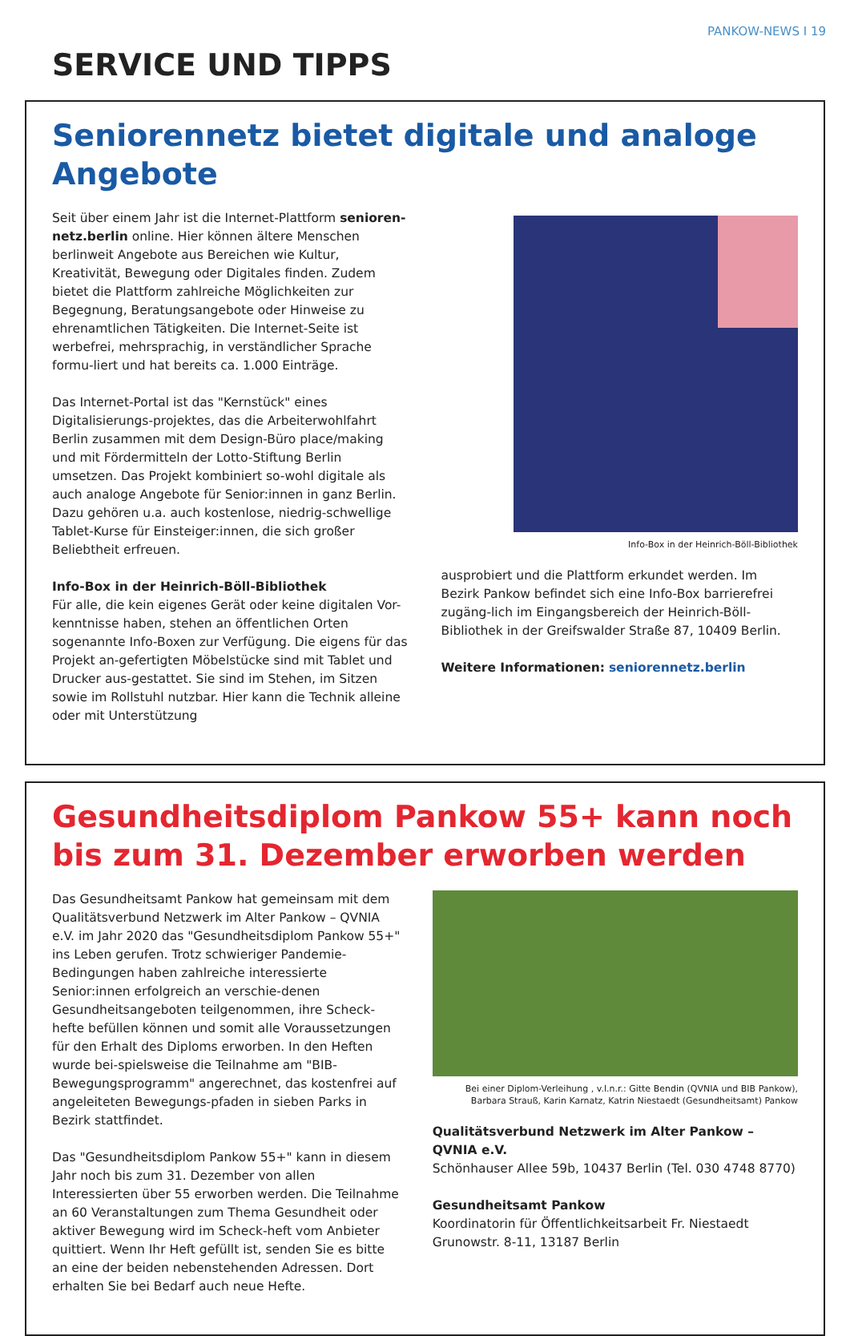PANKOW-NEWS I 19
SERVICE UND TIPPS
Seniorennetz bietet digitale und analoge Angebote
Seit über einem Jahr ist die Internet-Plattform senioren-netz.berlin online. Hier können ältere Menschen berlinweit Angebote aus Bereichen wie Kultur, Kreativität, Bewegung oder Digitales finden. Zudem bietet die Plattform zahlreiche Möglichkeiten zur Begegnung, Beratungsangebote oder Hinweise zu ehrenamtlichen Tätigkeiten. Die Internet-Seite ist werbefrei, mehrsprachig, in verständlicher Sprache formu-liert und hat bereits ca. 1.000 Einträge.
Das Internet-Portal ist das "Kernstück" eines Digitalisierungs-projektes, das die Arbeiterwohlfahrt Berlin zusammen mit dem Design-Büro place/making und mit Fördermitteln der Lotto-Stiftung Berlin umsetzen. Das Projekt kombiniert so-wohl digitale als auch analoge Angebote für Senior:innen in ganz Berlin. Dazu gehören u.a. auch kostenlose, niedrig-schwellige Tablet-Kurse für Einsteiger:innen, die sich großer Beliebtheit erfreuen.
Info-Box in der Heinrich-Böll-Bibliothek
Für alle, die kein eigenes Gerät oder keine digitalen Vor-kenntnisse haben, stehen an öffentlichen Orten sogenannte Info-Boxen zur Verfügung. Die eigens für das Projekt an-gefertigten Möbelstücke sind mit Tablet und Drucker aus-gestattet. Sie sind im Stehen, im Sitzen sowie im Rollstuhl nutzbar. Hier kann die Technik alleine oder mit Unterstützung
Info-Box in der Heinrich-Böll-Bibliothek
ausprobiert und die Plattform erkundet werden. Im Bezirk Pankow befindet sich eine Info-Box barrierefrei zugäng-lich im Eingangsbereich der Heinrich-Böll-Bibliothek in der Greifswalder Straße 87, 10409 Berlin.
Weitere Informationen: seniorennetz.berlin
Gesundheitsdiplom Pankow 55+ kann noch
bis zum 31. Dezember erworben werden
Das Gesundheitsamt Pankow hat gemeinsam mit dem Qualitätsverbund Netzwerk im Alter Pankow – QVNIA e.V. im Jahr 2020 das "Gesundheitsdiplom Pankow 55+" ins Leben gerufen. Trotz schwieriger Pandemie-Bedingungen haben zahlreiche interessierte Senior:innen erfolgreich an verschie-denen Gesundheitsangeboten teilgenommen, ihre Scheck-hefte befüllen können und somit alle Voraussetzungen für den Erhalt des Diploms erworben. In den Heften wurde bei-spielsweise die Teilnahme am "BIB-Bewegungsprogramm" angerechnet, das kostenfrei auf angeleiteten Bewegungs-pfaden in sieben Parks in Bezirk stattfindet.
Das "Gesundheitsdiplom Pankow 55+" kann in diesem Jahr noch bis zum 31. Dezember von allen Interessierten über 55 erworben werden. Die Teilnahme an 60 Veranstaltungen zum Thema Gesundheit oder aktiver Bewegung wird im Scheck-heft vom Anbieter quittiert. Wenn Ihr Heft gefüllt ist, senden Sie es bitte an eine der beiden nebenstehenden Adressen. Dort erhalten Sie bei Bedarf auch neue Hefte.
Bei einer Diplom-Verleihung , v.l.n.r.: Gitte Bendin (QVNIA und BIB Pankow),
Barbara Strauß, Karin Karnatz, Katrin Niestaedt (Gesundheitsamt) Pankow
Qualitätsverbund Netzwerk im Alter Pankow – QVNIA e.V.
Schönhauser Allee 59b, 10437 Berlin (Tel. 030 4748 8770)
Gesundheitsamt Pankow
Koordinatorin für Öffentlichkeitsarbeit Fr. Niestaedt
Grunowstr. 8-11, 13187 Berlin